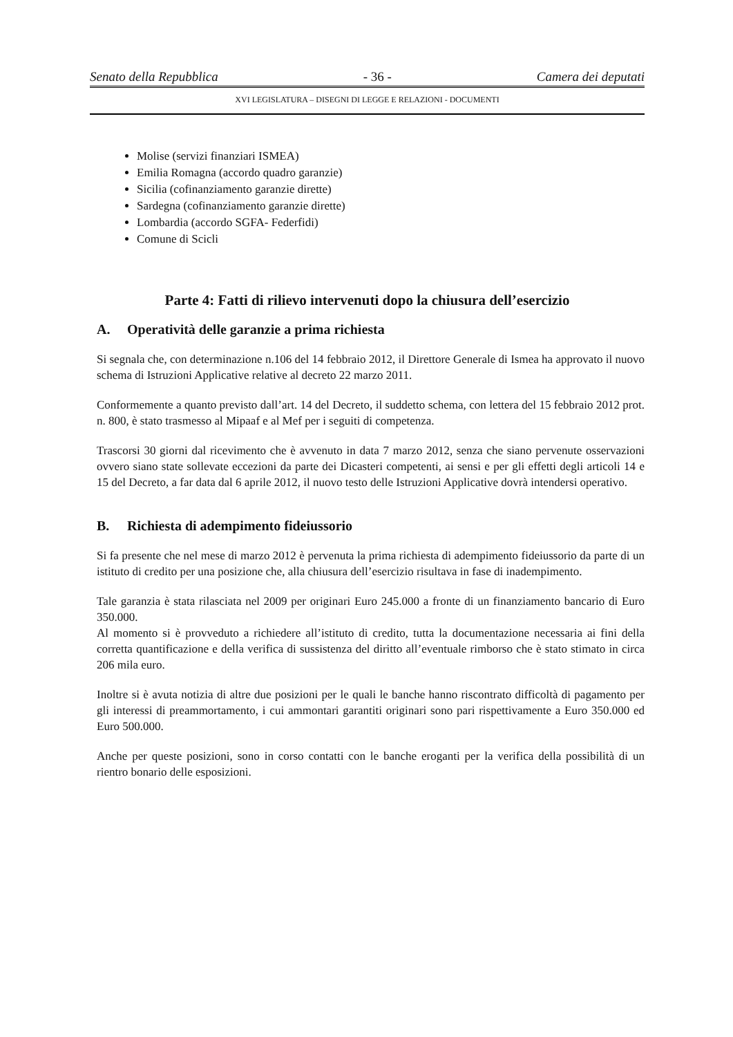Senato della Repubblica - 36 - Camera dei deputati
XVI LEGISLATURA – DISEGNI DI LEGGE E RELAZIONI - DOCUMENTI
Molise (servizi finanziari ISMEA)
Emilia Romagna (accordo quadro garanzie)
Sicilia (cofinanziamento garanzie dirette)
Sardegna (cofinanziamento garanzie dirette)
Lombardia (accordo SGFA- Federfidi)
Comune di Scicli
Parte 4: Fatti di rilievo intervenuti dopo la chiusura dell’esercizio
A. Operatività delle garanzie a prima richiesta
Si segnala che, con determinazione n.106 del 14 febbraio 2012, il Direttore Generale di Ismea ha approvato il nuovo schema di Istruzioni Applicative relative al decreto 22 marzo 2011.
Conformemente a quanto previsto dall’art. 14 del Decreto, il suddetto schema, con lettera del 15 febbraio 2012 prot. n. 800, è stato trasmesso al Mipaaf e al Mef per i seguiti di competenza.
Trascorsi 30 giorni dal ricevimento che è avvenuto in data 7 marzo 2012, senza che siano pervenute osservazioni ovvero siano state sollevate eccezioni da parte dei Dicasteri competenti, ai sensi e per gli effetti degli articoli 14 e 15 del Decreto, a far data dal 6 aprile 2012, il nuovo testo delle Istruzioni Applicative dovrà intendersi operativo.
B. Richiesta di adempimento fideiussorio
Si fa presente che nel mese di marzo 2012 è pervenuta la prima richiesta di adempimento fideiussorio da parte di un istituto di credito per una posizione che, alla chiusura dell’esercizio risultava in fase di inadempimento.
Tale garanzia è stata rilasciata nel 2009 per originari Euro 245.000 a fronte di un finanziamento bancario di Euro 350.000.
Al momento si è provveduto a richiedere all’istituto di credito, tutta la documentazione necessaria ai fini della corretta quantificazione e della verifica di sussistenza del diritto all’eventuale rimborso che è stato stimato in circa 206 mila euro.
Inoltre si è avuta notizia di altre due posizioni per le quali le banche hanno riscontrato difficoltà di pagamento per gli interessi di preammortamento, i cui ammontari garantiti originari sono pari rispettivamente a Euro 350.000 ed Euro 500.000.
Anche per queste posizioni, sono in corso contatti con le banche eroganti per la verifica della possibilità di un rientro bonario delle esposizioni.